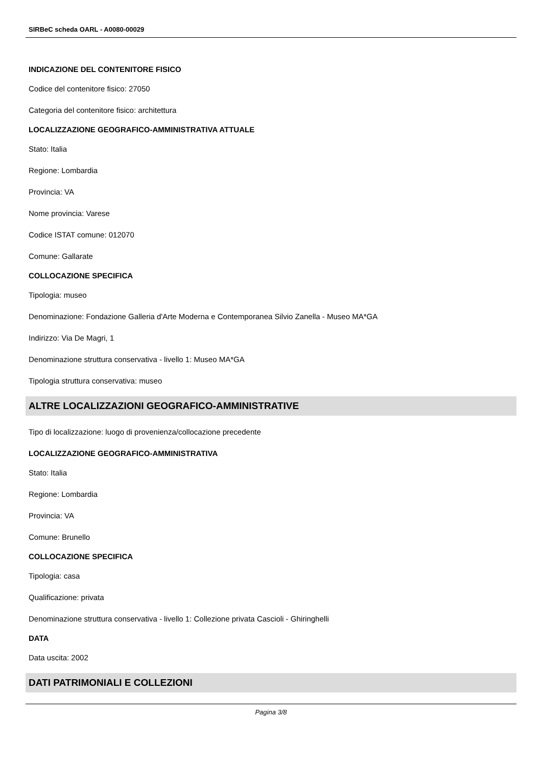SIRBeC scheda OARL - A0080-00029
INDICAZIONE DEL CONTENITORE FISICO
Codice del contenitore fisico: 27050
Categoria del contenitore fisico: architettura
LOCALIZZAZIONE GEOGRAFICO-AMMINISTRATIVA ATTUALE
Stato: Italia
Regione: Lombardia
Provincia: VA
Nome provincia: Varese
Codice ISTAT comune: 012070
Comune: Gallarate
COLLOCAZIONE SPECIFICA
Tipologia: museo
Denominazione: Fondazione Galleria d'Arte Moderna e Contemporanea Silvio Zanella - Museo MA*GA
Indirizzo: Via De Magri, 1
Denominazione struttura conservativa - livello 1: Museo MA*GA
Tipologia struttura conservativa: museo
ALTRE LOCALIZZAZIONI GEOGRAFICO-AMMINISTRATIVE
Tipo di localizzazione: luogo di provenienza/collocazione precedente
LOCALIZZAZIONE GEOGRAFICO-AMMINISTRATIVA
Stato: Italia
Regione: Lombardia
Provincia: VA
Comune: Brunello
COLLOCAZIONE SPECIFICA
Tipologia: casa
Qualificazione: privata
Denominazione struttura conservativa - livello 1: Collezione privata Cascioli - Ghiringhelli
DATA
Data uscita: 2002
DATI PATRIMONIALI E COLLEZIONI
Pagina 3/8